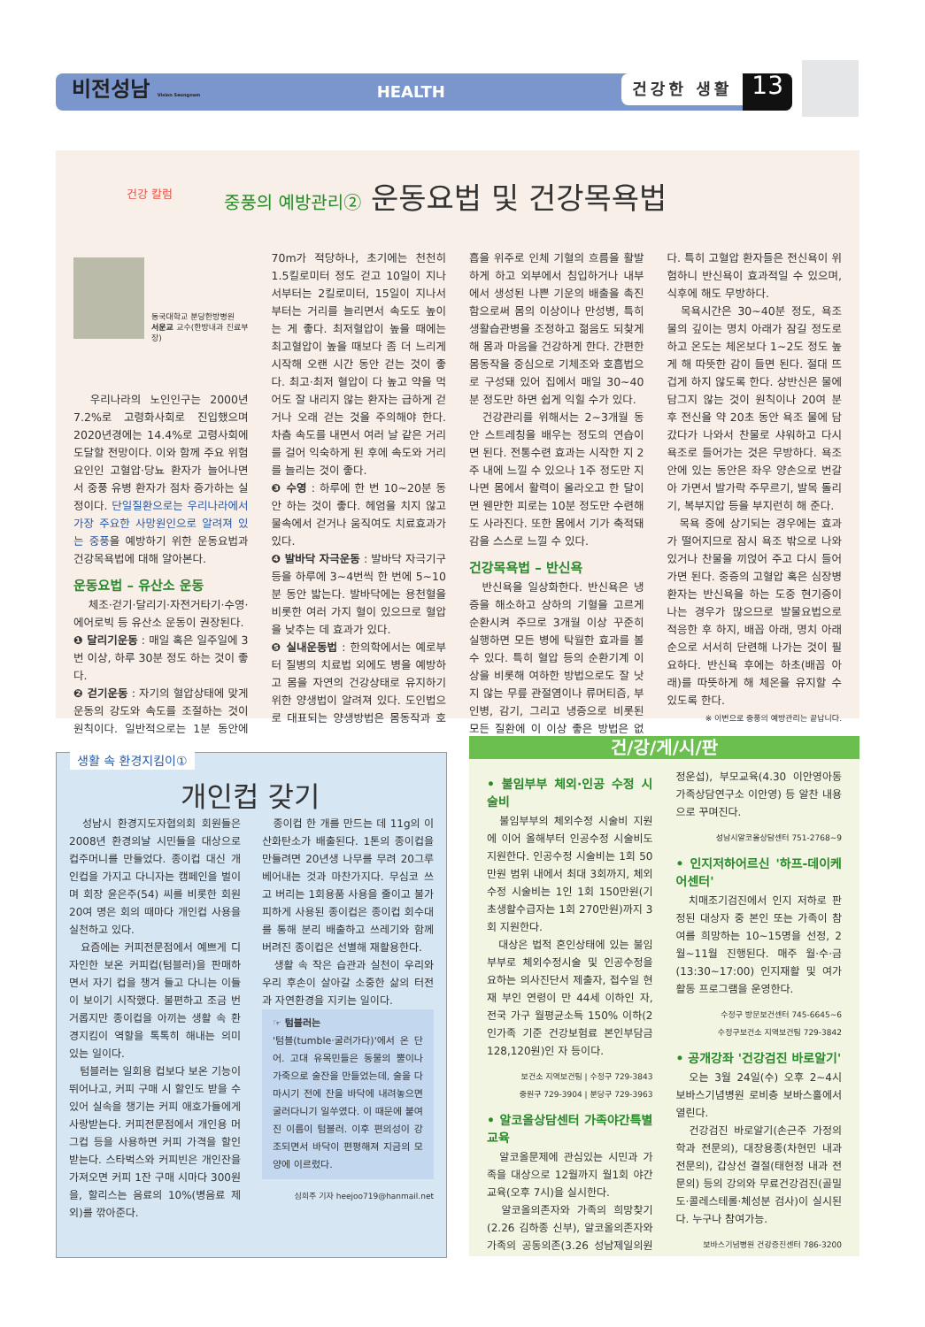비전성남 Vision Seongnam
HEALTH
건강한 생활
13
건강 칼럼
중풍의 예방관리② 운동요법 및 건강목욕법
동국대학교 분당한방병원
서운교 교수(한방내과 진료부장)
　우리나라의 노인인구는 2000년 7.2%로 고령화사회로 진입했으며 2020년경에는 14.4%로 고령사회에 도달할 전망이다. 이와 함께 주요 위험요인인 고혈압·당뇨 환자가 늘어나면서 중풍 유병 환자가 점차 증가하는 실정이다. 단일질환으로는 우리나라에서 가장 주요한 사망원인으로 알려져 있는 중풍을 예방하기 위한 운동요법과 건강목욕법에 대해 알아본다.
운동요법 – 유산소 운동
　체조·걷기·달리기·자전거타기·수영·에어로빅 등 유산소 운동이 권장된다.
❶ 달리기운동 : 매일 혹은 일주일에 3번 이상, 하루 30분 정도 하는 것이 좋다.
❷ 걷기운동 : 자기의 혈압상태에 맞게 운동의 강도와 속도를 조절하는 것이 원칙이다. 일반적으로는 1분 동안에 70m가 적당하나, 초기에는 천천히 1.5킬로미터 정도 걷고 10일이 지나서부터는 2킬로미터, 15일이 지나서부터는 거리를 늘리면서 속도도 높이는 게 좋다. 최저혈압이 높을 때에는 최고혈압이 높을 때보다 좀 더 느리게 시작해 오랜 시간 동안 걷는 것이 좋다. 최고·최저 혈압이 다 높고 약을 먹어도 잘 내리지 않는 환자는 급하게 걷거나 오래 걷는 것을 주의해야 한다. 차츰 속도를 내면서 여러 날 같은 거리를 걸어 익숙하게 된 후에 속도와 거리를 늘리는 것이 좋다.
❸ 수영 : 하루에 한 번 10~20분 동안 하는 것이 좋다. 헤엄을 치지 않고 물속에서 걷거나 움직여도 치료효과가 있다.
❹ 발바닥 자극운동 : 발바닥 자극기구 등을 하루에 3~4번씩 한 번에 5~10분 동안 밟는다. 발바닥에는 용천혈을 비롯한 여러 가지 혈이 있으므로 혈압을 낮추는 데 효과가 있다.
❺ 실내운동법 : 한의학에서는 예로부터 질병의 치료법 외에도 병을 예방하고 몸을 자연의 건강상태로 유지하기 위한 양생법이 알려져 있다. 도인법으로 대표되는 양생방법은 몸동작과 호흡을 위주로 인체 기혈의 흐름을 활발하게 하고 외부에서 침입하거나 내부에서 생성된 나쁜 기운의 배출을 촉진함으로써 몸의 이상이나 만성병, 특히 생활습관병을 조정하고 젊음도 되찾게 해 몸과 마음을 건강하게 한다. 간편한 몸동작을 중심으로 기체조와 호흡법으로 구성돼 있어 집에서 매일 30~40분 정도만 하면 쉽게 익힐 수가 있다.
　건강관리를 위해서는 2~3개월 동안 스트레칭을 배우는 정도의 연습이면 된다. 전통수련 효과는 시작한 지 2주 내에 느낄 수 있으나 1주 정도만 지나면 몸에서 활력이 올라오고 한 달이면 웬만한 피로는 10분 정도만 수련해도 사라진다. 또한 몸에서 기가 축적돼 감을 스스로 느낄 수 있다.
건강목욕법 – 반신욕
　반신욕을 일상화한다. 반신욕은 냉증을 해소하고 상하의 기혈을 고르게 순환시켜 주므로 3개월 이상 꾸준히 실행하면 모든 병에 탁월한 효과를 볼 수 있다. 특히 혈압 등의 순환기계 이상을 비롯해 여하한 방법으로도 잘 낫지 않는 무릎 관절염이나 류머티즘, 부인병, 감기, 그리고 냉증으로 비롯된 모든 질환에 이 이상 좋은 방법은 없다. 특히 고혈압 환자들은 전신욕이 위험하니 반신욕이 효과적일 수 있으며, 식후에 해도 무방하다.
　목욕시간은 30~40분 정도, 욕조 물의 깊이는 명치 아래가 잠길 정도로 하고 온도는 체온보다 1~2도 정도 높게 해 따뜻한 감이 들면 된다. 절대 뜨겁게 하지 않도록 한다. 상반신은 물에 담그지 않는 것이 원칙이나 20여 분 후 전신을 약 20초 동안 욕조 물에 담갔다가 나와서 찬물로 샤워하고 다시 욕조로 들어가는 것은 무방하다. 욕조 안에 있는 동안은 좌우 양손으로 번갈아 가면서 발가락 주무르기, 발목 돌리기, 복부지압 등을 부지런히 해 준다.
　목욕 중에 상기되는 경우에는 효과가 떨어지므로 잠시 욕조 밖으로 나와 있거나 찬물을 끼얹어 주고 다시 들어가면 된다. 중증의 고혈압 혹은 심장병 환자는 반신욕을 하는 도중 현기증이 나는 경우가 많으므로 발물요법으로 적응한 후 하지, 배꼽 아래, 명치 아래 순으로 서서히 단련해 나가는 것이 필요하다. 반신욕 후에는 하초(배꼽 아래)를 따뜻하게 해 체온을 유지할 수 있도록 한다.
※ 이번으로 중풍의 예방관리는 끝납니다.
생활 속 환경지킴이①
개인컵 갖기
　성남시 환경지도자협의회 회원들은 2008년 환경의날 시민들을 대상으로 컵주머니를 만들었다. 종이컵 대신 개인컵을 가지고 다니자는 캠페인을 벌이며 회장 윤은주(54) 씨를 비롯한 회원 20여 명은 회의 때마다 개인컵 사용을 실천하고 있다.
　요즘에는 커피전문점에서 예쁘게 디자인한 보온 커피컵(텀블러)을 판매하면서 자기 컵을 챙겨 들고 다니는 이들이 보이기 시작했다. 불편하고 조금 번거롭지만 종이컵을 아끼는 생활 속 환경지킴이 역할을 톡톡히 해내는 의미 있는 일이다.
　텀블러는 일회용 컵보다 보온 기능이 뛰어나고, 커피 구매 시 할인도 받을 수 있어 실속을 챙기는 커피 애호가들에게 사랑받는다. 커피전문점에서 개인용 머그컵 등을 사용하면 커피 가격을 할인 받는다. 스타벅스와 커피빈은 개인잔을 가져오면 커피 1잔 구매 시마다 300원을, 할리스는 음료의 10%(병음료 제외)를 깎아준다.
　종이컵 한 개를 만드는 데 11g의 이산화탄소가 배출된다. 1톤의 종이컵을 만들려면 20년생 나무를 무려 20그루 베어내는 것과 마찬가지다. 무심코 쓰고 버리는 1회용품 사용을 줄이고 불가피하게 사용된 종이컵은 종이컵 회수대를 통해 분리 배출하고 쓰레기와 함께 버려진 종이컵은 선별해 재활용한다.
　생활 속 작은 습관과 실천이 우리와 우리 후손이 살아갈 소중한 삶의 터전과 자연환경을 지키는 일이다.
☞ 텀블러는
'텀블(tumble·굴러가다)'에서 온 단어. 고대 유목민들은 동물의 뿔이나 가죽으로 술잔을 만들었는데, 술을 다 마시기 전에 잔을 바닥에 내려놓으면 굴러다니기 일쑤였다. 이 때문에 붙여진 이름이 텀블러. 이후 편의성이 강조되면서 바닥이 편평해져 지금의 모양에 이르렀다.
심희주 기자 heejoo719@hanmail.net
건/강/게/시/판
• 불임부부 체외·인공 수정 시술비
　불임부부의 체외수정 시술비 지원에 이어 올해부터 인공수정 시술비도 지원한다. 인공수정 시술비는 1회 50만원 범위 내에서 최대 3회까지, 체외수정 시술비는 1인 1회 150만원(기초생활수급자는 1회 270만원)까지 3회 지원한다.
　대상은 법적 혼인상태에 있는 불임부부로 체외수정시술 및 인공수정을 요하는 의사진단서 제출자, 접수일 현재 부인 연령이 만 44세 이하인 자, 전국 가구 월평균소득 150% 이하(2인가족 기준 건강보험료 본인부담금 128,120원)인 자 등이다.
보건소 지역보건팀 | 수정구 729-3843
중원구 729-3904 | 분당구 729-3963
• 알코올상담센터 가족야간특별교육
　알코올문제에 관심있는 시민과 가족을 대상으로 12월까지 월1회 야간교육(오후 7시)을 실시한다.
　알코올의존자와 가족의 희망찾기(2.26 김하종 신부), 알코올의존자와 가족의 공동의존(3.26 성남제일의원 정운섭), 부모교육(4.30 이안영아동가족상담연구소 이안영) 등 알찬 내용으로 꾸며진다.
성남시알코올상담센터 751-2768~9
• 인지저하어르신 '하프-데이케어센터'
　치매조기검진에서 인지 저하로 판정된 대상자 중 본인 또는 가족이 참여를 희망하는 10~15명을 선정, 2월~11월 진행된다. 매주 월·수·금(13:30~17:00) 인지재활 및 여가활동 프로그램을 운영한다.
수정구 방문보건센터 745-6645~6
수정구보건소 지역보건팀 729-3842
• 공개강좌 '건강검진 바로알기'
　오는 3월 24일(수) 오후 2~4시 보바스기념병원 로비층 보바스홀에서 열린다.
　건강검진 바로알기(손근주 가정의학과 전문의), 대장용종(차현민 내과 전문의), 갑상선 결절(태현정 내과 전문의) 등의 강의와 무료건강검진(골밀도·콜레스테롤·체성분 검사)이 실시된다. 누구나 참여가능.
보바스기념병원 건강증진센터 786-3200